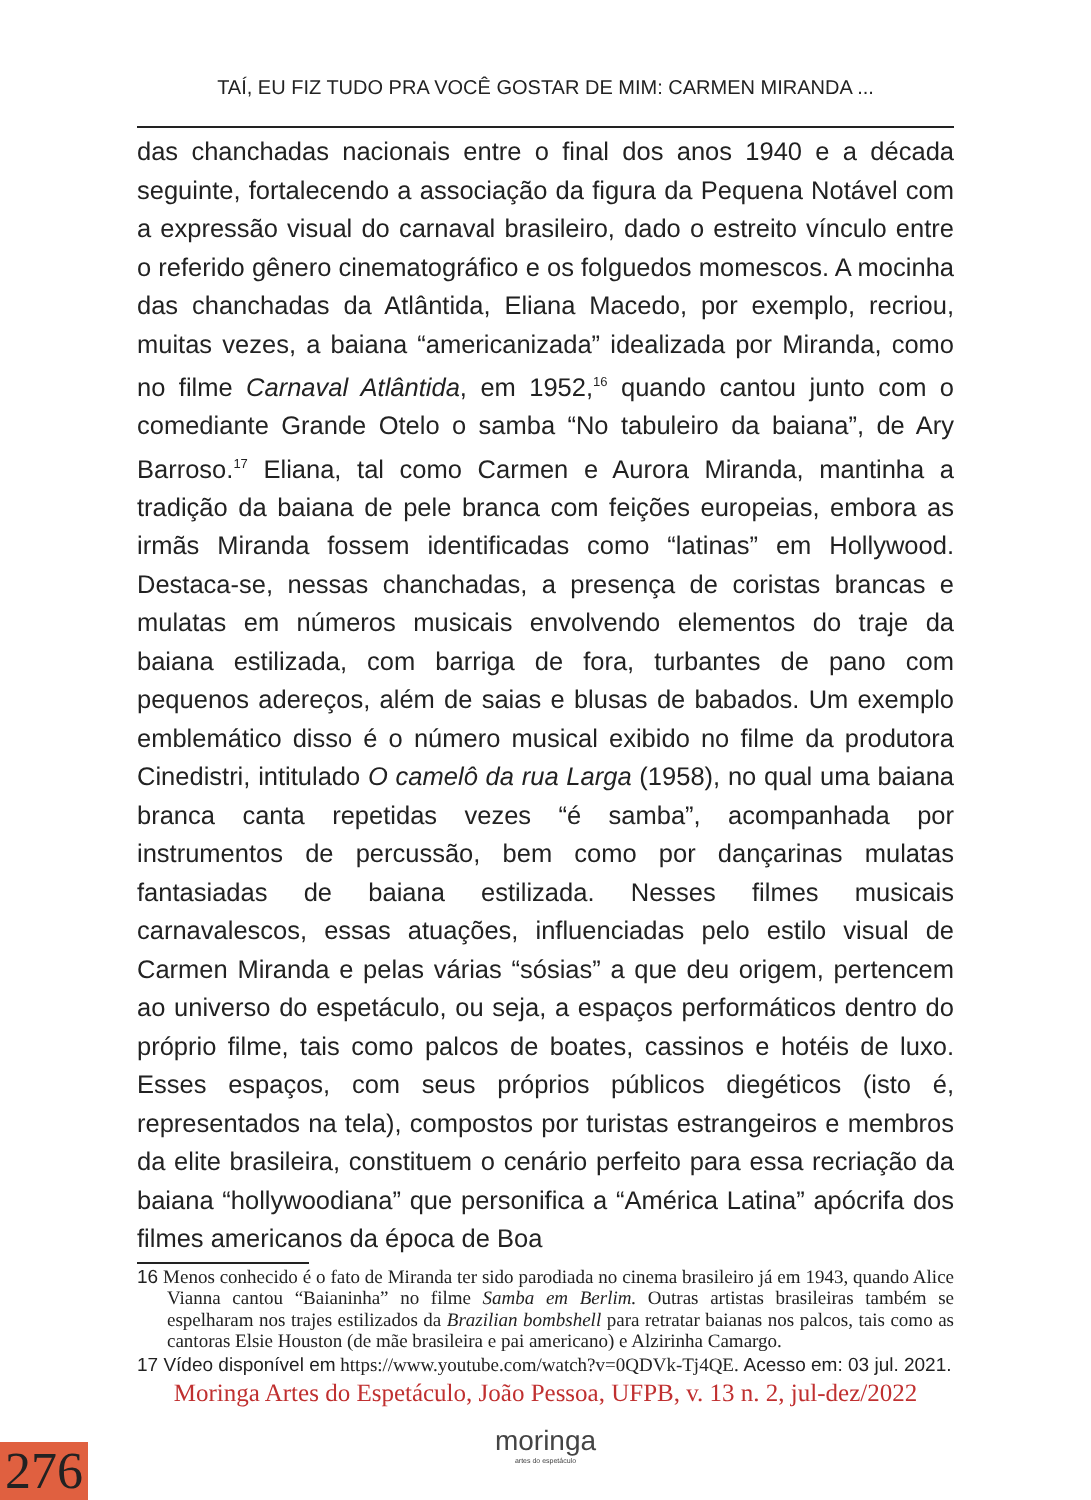TAÍ, EU FIZ TUDO PRA VOCÊ GOSTAR DE MIM: CARMEN MIRANDA ...
das chanchadas nacionais entre o final dos anos 1940 e a década seguinte, fortalecendo a associação da figura da Pequena Notável com a expressão visual do carnaval brasileiro, dado o estreito vínculo entre o referido gênero cinematográfico e os folguedos momescos. A mocinha das chanchadas da Atlântida, Eliana Macedo, por exemplo, recriou, muitas vezes, a baiana “americanizada” idealizada por Miranda, como no filme Carnaval Atlântida, em 1952,<sup>16</sup> quando cantou junto com o comediante Grande Otelo o samba “No tabuleiro da baiana”, de Ary Barroso.<sup>17</sup> Eliana, tal como Carmen e Aurora Miranda, mantinha a tradição da baiana de pele branca com feições europeias, embora as irmãs Miranda fossem identificadas como “latinas” em Hollywood. Destaca-se, nessas chanchadas, a presença de coristas brancas e mulatas em números musicais envolvendo elementos do traje da baiana estilizada, com barriga de fora, turbantes de pano com pequenos adereços, além de saias e blusas de babados. Um exemplo emblemático disso é o número musical exibido no filme da produtora Cinedistri, intitulado O camelô da rua Larga (1958), no qual uma baiana branca canta repetidas vezes “é samba”, acompanhada por instrumentos de percussão, bem como por dançarinas mulatas fantasiadas de baiana estilizada. Nesses filmes musicais carnavalescos, essas atuações, influenciadas pelo estilo visual de Carmen Miranda e pelas várias “sósias” a que deu origem, pertencem ao universo do espetáculo, ou seja, a espaços performáticos dentro do próprio filme, tais como palcos de boates, cassinos e hotéis de luxo. Esses espaços, com seus próprios públicos diegéticos (isto é, representados na tela), compostos por turistas estrangeiros e membros da elite brasileira, constituem o cenário perfeito para essa recriação da baiana “hollywoodiana” que personifica a “América Latina” apócrifa dos filmes americanos da época de Boa
16 Menos conhecido é o fato de Miranda ter sido parodiada no cinema brasileiro já em 1943, quando Alice Vianna cantou “Baianinha” no filme Samba em Berlim. Outras artistas brasileiras também se espelharam nos trajes estilizados da Brazilian bombshell para retratar baianas nos palcos, tais como as cantoras Elsie Houston (de mãe brasileira e pai americano) e Alzirinha Camargo.
17 Vídeo disponível em https://www.youtube.com/watch?v=0QDVk-Tj4QE. Acesso em: 03 jul. 2021.
Moringa Artes do Espetáculo, João Pessoa, UFPB, v. 13 n. 2, jul-dez/2022
moringa
artes do espetáculo
276